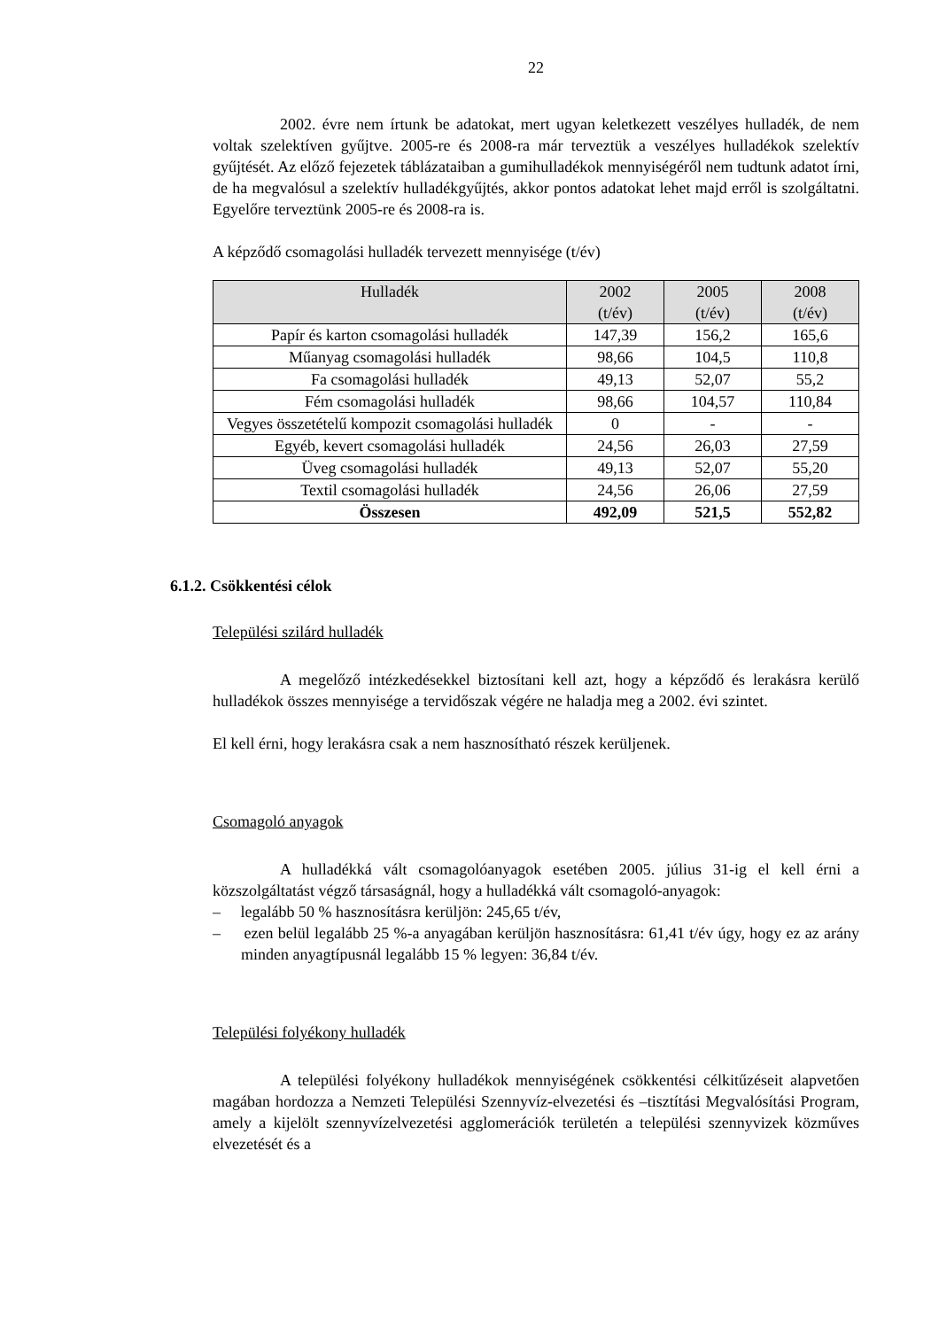22
2002. évre nem írtunk be adatokat, mert ugyan keletkezett veszélyes hulladék, de nem voltak szelektíven gyűjtve. 2005-re és 2008-ra már terveztük a veszélyes hulladékok szelektív gyűjtését. Az előző fejezetek táblázataiban a gumihulladékok mennyiségéről nem tudtunk adatot írni, de ha megvalósul a szelektív hulladékgyűjtés, akkor pontos adatokat lehet majd erről is szolgáltatni. Egyelőre terveztünk 2005-re és 2008-ra is.
A képződő csomagolási hulladék tervezett mennyisége (t/év)
| Hulladék | 2002 (t/év) | 2005 (t/év) | 2008 (t/év) |
| --- | --- | --- | --- |
| Papír és karton csomagolási hulladék | 147,39 | 156,2 | 165,6 |
| Műanyag csomagolási hulladék | 98,66 | 104,5 | 110,8 |
| Fa csomagolási hulladék | 49,13 | 52,07 | 55,2 |
| Fém csomagolási hulladék | 98,66 | 104,57 | 110,84 |
| Vegyes összetételű kompozit csomagolási hulladék | 0 | - | - |
| Egyéb, kevert csomagolási hulladék | 24,56 | 26,03 | 27,59 |
| Üveg csomagolási hulladék | 49,13 | 52,07 | 55,20 |
| Textil csomagolási hulladék | 24,56 | 26,06 | 27,59 |
| Összesen | 492,09 | 521,5 | 552,82 |
6.1.2. Csökkentési célok
Települési szilárd hulladék
A megelőző intézkedésekkel biztosítani kell azt, hogy a képződő és lerakásra kerülő hulladékok összes mennyisége a tervidőszak végére ne haladja meg a 2002. évi szintet.
El kell érni, hogy lerakásra csak a nem hasznosítható részek kerüljenek.
Csomagoló anyagok
A hulladékká vált csomagolóanyagok esetében 2005. július 31-ig el kell érni a közszolgáltatást végző társaságnál, hogy a hulladékká vált csomagoló-anyagok:
– legalább 50 % hasznosításra kerüljön: 245,65 t/év,
– ezen belül legalább 25 %-a anyagában kerüljön hasznosításra: 61,41 t/év úgy, hogy ez az arány minden anyagtípusnál legalább 15 % legyen: 36,84 t/év.
Települési folyékony hulladék
A települési folyékony hulladékok mennyiségének csökkentési célkitűzéseit alapvetően magában hordozza a Nemzeti Települési Szennyvíz-elvezetési és –tisztítási Megvalósítási Program, amely a kijelölt szennyvízelvezetési agglomerációk területén a települési szennyvizek közműves elvezetését és a